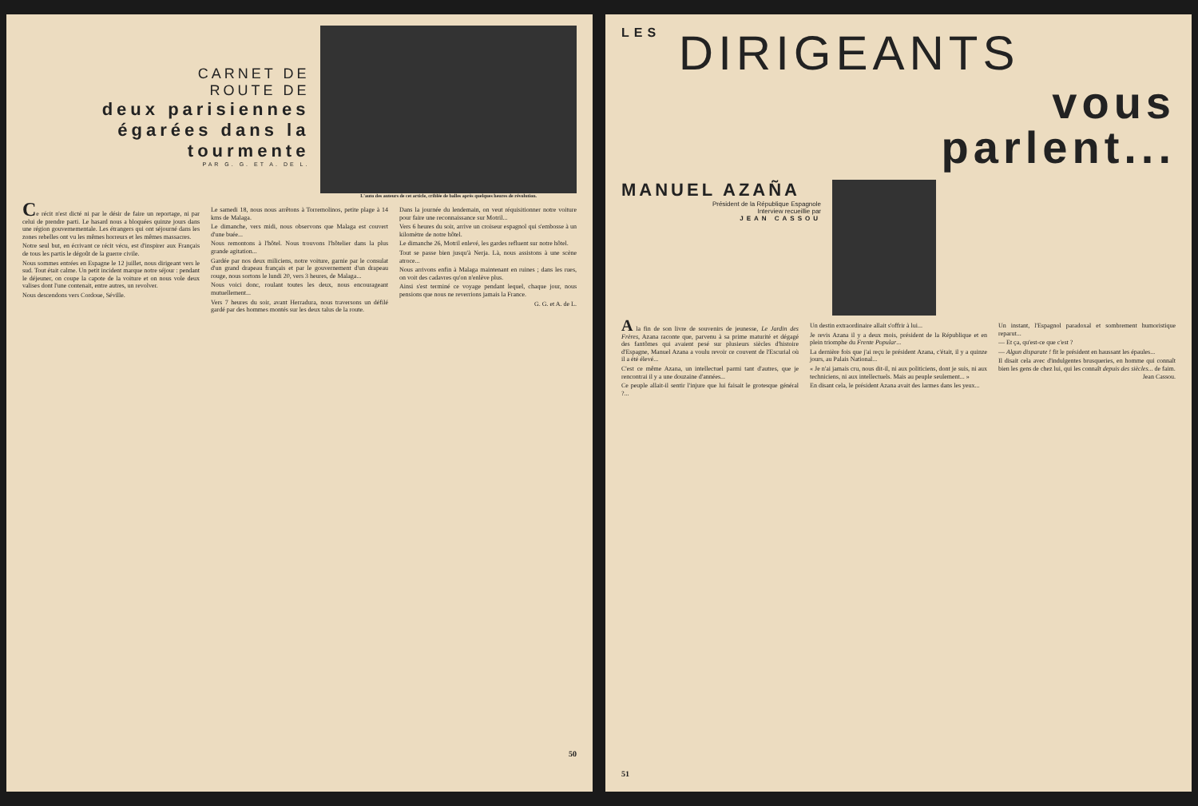CARNET DE
ROUTE DE
deux parisiennes égarées dans la tourmente
PAR G. G. ET A. DE L.
L'auto des auteurs de cet article, criblée de balles après quelques heures de révolution.
Ce récit n'est dicté ni par le désir de faire un reportage, ni par celui de prendre parti. Le hasard nous a bloquées quinze jours dans une région gouvernementale. Les étrangers qui ont séjourné dans les zones rebelles ont vu les mêmes horreurs et les mêmes massacres.
Notre seul but, en écrivant ce récit vécu, est d'inspirer aux Français de tous les partis le dégoût de la guerre civile.
Nous sommes entrées en Espagne le 12 juillet, nous dirigeant vers le sud. Tout était calme. Un petit incident marque notre séjour : pendant le déjeuner, on coupe la capote de la voiture et on nous vole deux valises dont l'une contenait, entre autres, un revolver.
Nous descendons vers Cordoue, Séville.
Le samedi 18, nous nous arrêtons à Torremolinos, petite plage à 14 kms de Malaga.
Le dimanche, vers midi, nous observons que Malaga est couvert d'une buée...
Nous remontons à l'hôtel. Nous trouvons l'hôtelier dans la plus grande agitation...
Gardée par nos deux miliciens, notre voiture, garnie par le consulat d'un grand drapeau français et par le gouvernement d'un drapeau rouge, nous sortons le lundi 20, vers 3 heures, de Malaga...
Nous voici donc, roulant toutes les deux, nous encourageant mutuellement...
Vers 7 heures du soir, avant Herradura, nous traversons un défilé gardé par des hommes montés sur les deux talus de la route.
Dans la journée du lendemain, on veut réquisitionner notre voiture pour faire une reconnaissance sur Motril...
Vers 6 heures du soir, arrive un croiseur espagnol qui s'embosse à un kilomètre de notre hôtel.
Le dimanche 26, Motril enlevé, les gardes refluent sur notre hôtel.
Tout se passe bien jusqu'à Nerja. Là, nous assistons à une scène atroce...
Nous arrivons enfin à Malaga maintenant en ruines ; dans les rues, on voit des cadavres qu'on n'enlève plus.
Ainsi s'est terminé ce voyage pendant lequel, chaque jour, nous pensions que nous ne reverrions jamais la France.
G. G. et A. de L.
50
LES DIRIGEANTS
vous
parlent...
MANUEL AZAÑA
Président de la République Espagnole
Interview recueillie par
JEAN CASSOU
A la fin de son livre de souvenirs de jeunesse, Le Jardin des Frères, Azana raconte que, parvenu à sa prime maturité et dégagé des fantômes qui avaient pesé sur plusieurs siècles d'histoire d'Espagne, Manuel Azana a voulu revoir ce couvent de l'Escurial où il a été élevé...
C'est ce même Azana, un intellectuel parmi tant d'autres, que je rencontrai il y a une douzaine d'années...
Ce peuple allait-il sentir l'injure que lui faisait le grotesque général ?...
Un destin extraordinaire allait s'offrir à lui...
Je revis Azana il y a deux mois, président de la République et en plein triomphe du Frente Popular...
La dernière fois que j'ai reçu le président Azana, c'était, il y a quinze jours, au Palais National...
« Je n'ai jamais cru, nous dit-il, ni aux politiciens, dont je suis, ni aux techniciens, ni aux intellectuels. Mais au peuple seulement... »
En disant cela, le président Azana avait des larmes dans les yeux...
Un instant, l'Espagnol paradoxal et sombrement humoristique reparut...
— Et ça, qu'est-ce que c'est ?
— Algun disparate ! fit le président en haussant les épaules...
Il disait cela avec d'indulgentes brusqueries, en homme qui connaît bien les gens de chez lui, qui les connaît depuis des siècles... de faim. Jean Cassou.
51